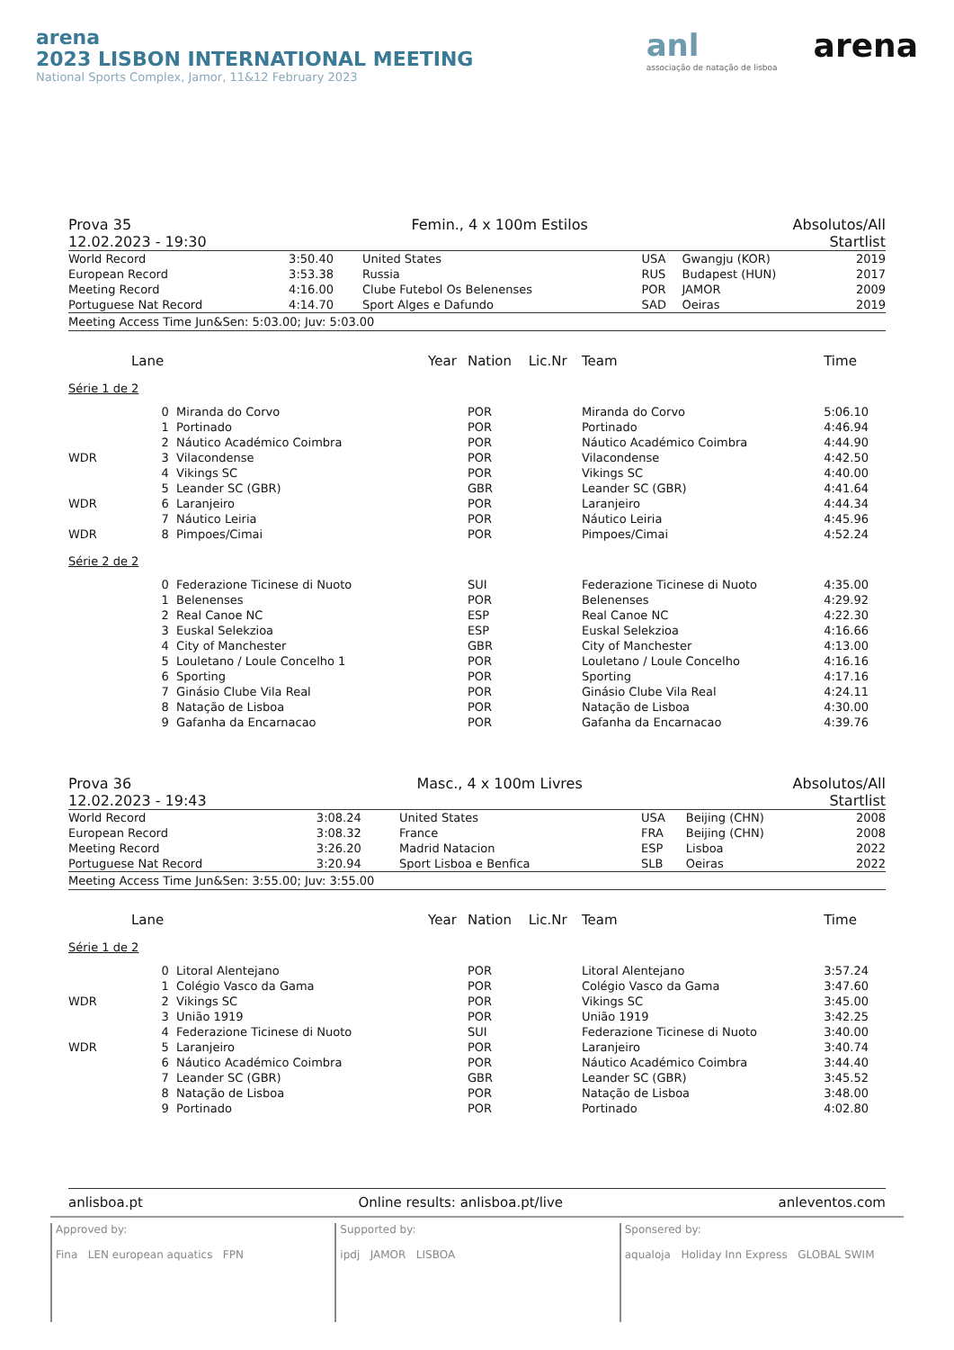arena
2023 LISBON INTERNATIONAL MEETING
National Sports Complex, Jamor, 11&12 February 2023
anl
associação de natação de lisboa
arena
Prova 35
12.02.2023 - 19:30
Femin., 4 x 100m Estilos Absolutos/All
Startlist
| World Record | 3:50.40 | United States | USA | Gwangju (KOR) | 2019 |
| European Record | 3:53.38 | Russia | RUS | Budapest (HUN) | 2017 |
| Meeting Record | 4:16.00 | Clube Futebol Os Belenenses | POR | JAMOR | 2009 |
| Portuguese Nat Record | 4:14.70 | Sport Alges e Dafundo | SAD | Oeiras | 2019 |
Meeting Access Time Jun&Sen: 5:03.00; Juv: 5:03.00
| | Lane | | Year | Nation | Lic.Nr | Team | Time |
| --- | --- | --- | --- | --- | --- | --- | --- |
| Série 1 de 2 | | | | | | | |
| | 0 | Miranda do Corvo | | POR | | Miranda do Corvo | 5:06.10 |
| | 1 | Portinado | | POR | | Portinado | 4:46.94 |
| | 2 | Náutico Académico Coimbra | | POR | | Náutico Académico Coimbra | 4:44.90 |
| WDR | 3 | Vilacondense | | POR | | Vilacondense | 4:42.50 |
| | 4 | Vikings SC | | POR | | Vikings SC | 4:40.00 |
| | 5 | Leander SC (GBR) | | GBR | | Leander SC (GBR) | 4:41.64 |
| WDR | 6 | Laranjeiro | | POR | | Laranjeiro | 4:44.34 |
| | 7 | Náutico Leiria | | POR | | Náutico Leiria | 4:45.96 |
| WDR | 8 | Pimpoes/Cimai | | POR | | Pimpoes/Cimai | 4:52.24 |
| Série 2 de 2 | | | | | | | |
| | 0 | Federazione Ticinese di Nuoto | | SUI | | Federazione Ticinese di Nuoto | 4:35.00 |
| | 1 | Belenenses | | POR | | Belenenses | 4:29.92 |
| | 2 | Real Canoe NC | | ESP | | Real Canoe NC | 4:22.30 |
| | 3 | Euskal Selekzioa | | ESP | | Euskal Selekzioa | 4:16.66 |
| | 4 | City of Manchester | | GBR | | City of Manchester | 4:13.00 |
| | 5 | Louletano / Loule Concelho 1 | | POR | | Louletano / Loule Concelho | 4:16.16 |
| | 6 | Sporting | | POR | | Sporting | 4:17.16 |
| | 7 | Ginásio Clube Vila Real | | POR | | Ginásio Clube Vila Real | 4:24.11 |
| | 8 | Natação de Lisboa | | POR | | Natação de Lisboa | 4:30.00 |
| | 9 | Gafanha da Encarnacao | | POR | | Gafanha da Encarnacao | 4:39.76 |
Prova 36
12.02.2023 - 19:43
Masc., 4 x 100m Livres Absolutos/All
Startlist
| World Record | 3:08.24 | United States | USA | Beijing (CHN) | 2008 |
| European Record | 3:08.32 | France | FRA | Beijing (CHN) | 2008 |
| Meeting Record | 3:26.20 | Madrid Natacion | ESP | Lisboa | 2022 |
| Portuguese Nat Record | 3:20.94 | Sport Lisboa e Benfica | SLB | Oeiras | 2022 |
Meeting Access Time Jun&Sen: 3:55.00; Juv: 3:55.00
| | Lane | | Year | Nation | Lic.Nr | Team | Time |
| --- | --- | --- | --- | --- | --- | --- | --- |
| Série 1 de 2 | | | | | | | |
| | 0 | Litoral Alentejano | | POR | | Litoral Alentejano | 3:57.24 |
| | 1 | Colégio Vasco da Gama | | POR | | Colégio Vasco da Gama | 3:47.60 |
| WDR | 2 | Vikings SC | | POR | | Vikings SC | 3:45.00 |
| | 3 | União 1919 | | POR | | União 1919 | 3:42.25 |
| | 4 | Federazione Ticinese di Nuoto | | SUI | | Federazione Ticinese di Nuoto | 3:40.00 |
| WDR | 5 | Laranjeiro | | POR | | Laranjeiro | 3:40.74 |
| | 6 | Náutico Académico Coimbra | | POR | | Náutico Académico Coimbra | 3:44.40 |
| | 7 | Leander SC (GBR) | | GBR | | Leander SC (GBR) | 3:45.52 |
| | 8 | Natação de Lisboa | | POR | | Natação de Lisboa | 3:48.00 |
| | 9 | Portinado | | POR | | Portinado | 4:02.80 |
anlisboa.pt Online results: anlisboa.pt/live anleventos.com
Approved by:
Fina LEN european aquatics FPN
Supported by:
ipdj JAMOR LISBOA
Sponsered by:
aqualoja Holiday Inn Express GLOBAL SWIM